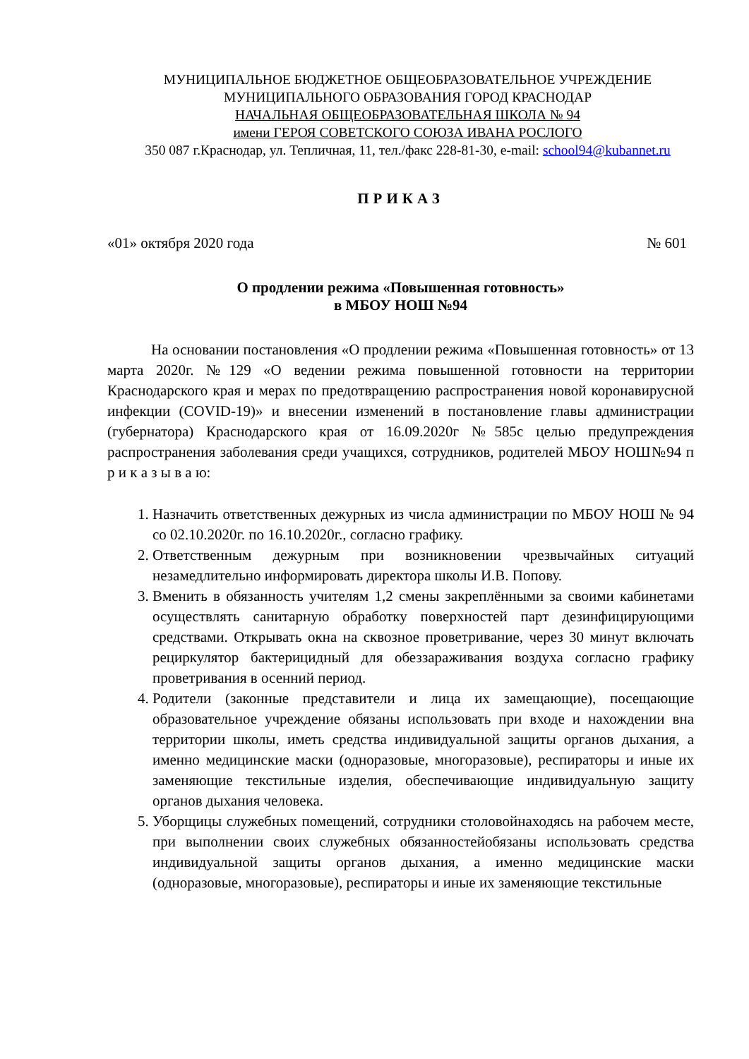МУНИЦИПАЛЬНОЕ БЮДЖЕТНОЕ ОБЩЕОБРАЗОВАТЕЛЬНОЕ УЧРЕЖДЕНИЕ
МУНИЦИПАЛЬНОГО ОБРАЗОВАНИЯ ГОРОД КРАСНОДАР
НАЧАЛЬНАЯ ОБЩЕОБРАЗОВАТЕЛЬНАЯ ШКОЛА № 94
имени ГЕРОЯ СОВЕТСКОГО СОЮЗА ИВАНА РОСЛОГО
350 087 г.Краснодар, ул. Тепличная, 11, тел./факс 228-81-30, e-mail: school94@kubannet.ru
ПРИКАЗ
«01» октября 2020 года № 601
О продлении режима «Повышенная готовность»
в МБОУ НОШ №94
На основании постановления «О продлении режима «Повышенная готовность» от 13 марта 2020г. №129 «О ведении режима повышенной готовности на территории Краснодарского края и мерах по предотвращению распространения новой коронавирусной инфекции (COVID-19)» и внесении изменений в постановление главы администрации (губернатора) Краснодарского края от 16.09.2020г №585с целью предупреждения распространения заболевания среди учащихся, сотрудников, родителей МБОУ НОШ№94 п р и к а з ы в а ю:
1. Назначить ответственных дежурных из числа администрации по МБОУ НОШ № 94 со 02.10.2020г. по 16.10.2020г., согласно графику.
2. Ответственным дежурным при возникновении чрезвычайных ситуаций незамедлительно информировать директора школы И.В. Попову.
3. Вменить в обязанность учителям 1,2 смены закреплёнными за своими кабинетами осуществлять санитарную обработку поверхностей парт дезинфицирующими средствами. Открывать окна на сквозное проветривание, через 30 минут включать рециркулятор бактерицидный для обеззараживания воздуха согласно графику проветривания в осенний период.
4. Родители (законные представители и лица их замещающие), посещающие образовательное учреждение обязаны использовать при входе и нахождении вна территории школы, иметь средства индивидуальной защиты органов дыхания, а именно медицинские маски (одноразовые, многоразовые), респираторы и иные их заменяющие текстильные изделия, обеспечивающие индивидуальную защиту органов дыхания человека.
5. Уборщицы служебных помещений, сотрудники столовойнаходясь на рабочем месте, при выполнении своих служебных обязанностейобязаны использовать средства индивидуальной защиты органов дыхания, а именно медицинские маски (одноразовые, многоразовые), респираторы и иные их заменяющие текстильные